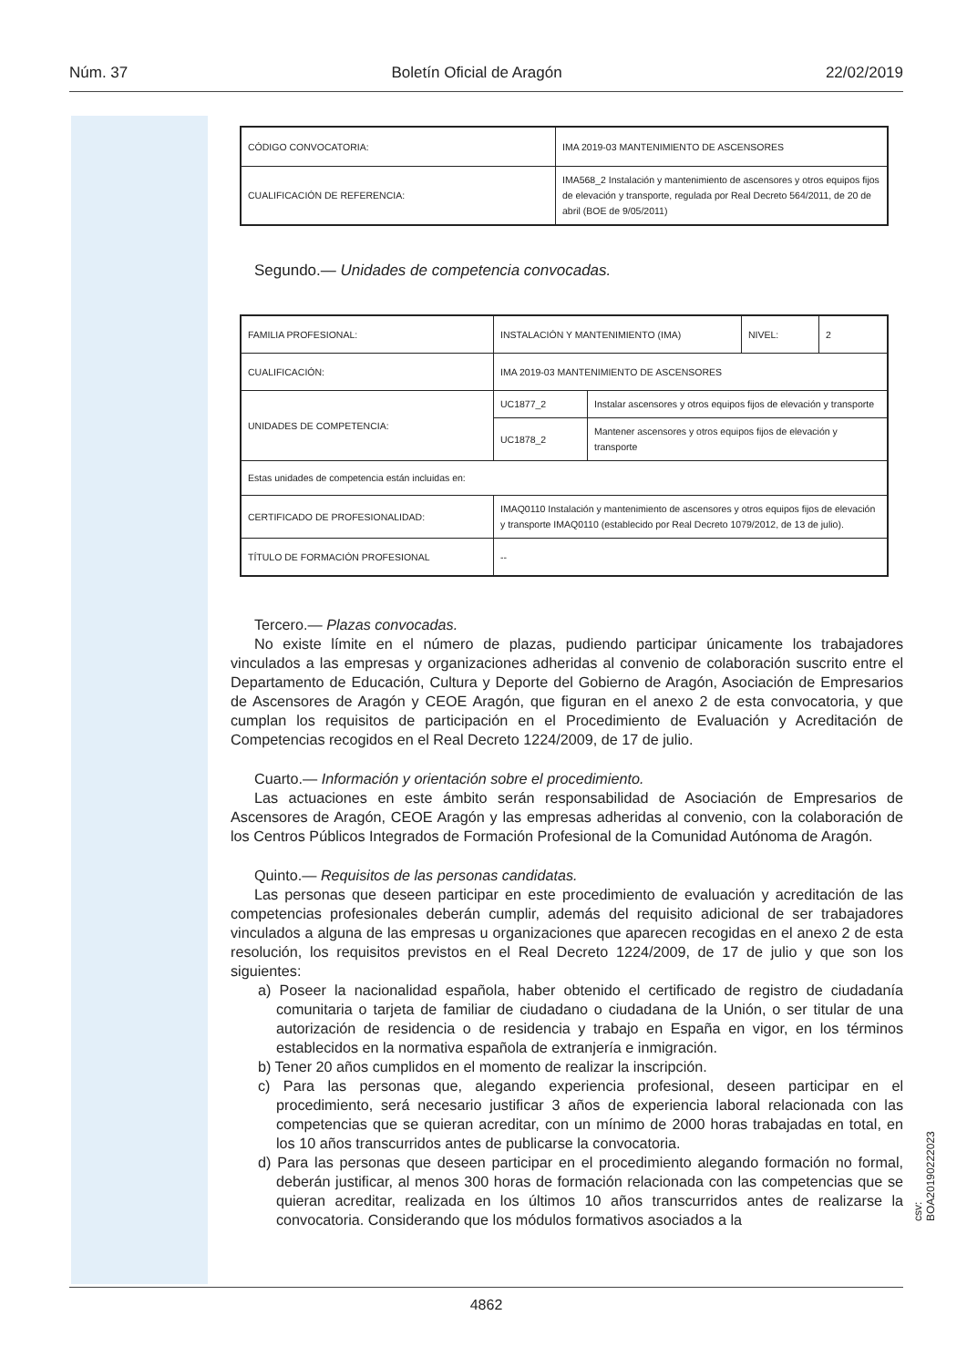Núm. 37 Boletín Oficial de Aragón 22/02/2019
| CÓDIGO CONVOCATORIA: | IMA 2019-03 MANTENIMIENTO DE ASCENSORES |
| CUALIFICACIÓN DE REFERENCIA: | IMA568_2 Instalación y mantenimiento de ascensores y otros equipos fijos de elevación y transporte, regulada por Real Decreto 564/2011, de 20 de abril (BOE de 9/05/2011) |
Segundo.— Unidades de competencia convocadas.
| FAMILIA PROFESIONAL: | INSTALACIÓN Y MANTENIMIENTO (IMA) | | NIVEL: | 2 |
| CUALIFICACIÓN: | IMA 2019-03 MANTENIMIENTO DE ASCENSORES | | | |
| UNIDADES DE COMPETENCIA: | UC1877_2 | Instalar ascensores y otros equipos fijos de elevación y transporte | | |
| | UC1878_2 | Mantener ascensores y otros equipos fijos de elevación y transporte | | |
| Estas unidades de competencia están incluidas en: | | | | |
| CERTIFICADO DE PROFESIONALIDAD: | IMAQ0110 Instalación y mantenimiento de ascensores y otros equipos fijos de elevación y transporte IMAQ0110 (establecido por Real Decreto 1079/2012, de 13 de julio). | | | |
| TÍTULO DE FORMACIÓN PROFESIONAL | -- | | | |
Tercero.— Plazas convocadas.
No existe límite en el número de plazas, pudiendo participar únicamente los trabajadores vinculados a las empresas y organizaciones adheridas al convenio de colaboración suscrito entre el Departamento de Educación, Cultura y Deporte del Gobierno de Aragón, Asociación de Empresarios de Ascensores de Aragón y CEOE Aragón, que figuran en el anexo 2 de esta convocatoria, y que cumplan los requisitos de participación en el Procedimiento de Evaluación y Acreditación de Competencias recogidos en el Real Decreto 1224/2009, de 17 de julio.
Cuarto.— Información y orientación sobre el procedimiento.
Las actuaciones en este ámbito serán responsabilidad de Asociación de Empresarios de Ascensores de Aragón, CEOE Aragón y las empresas adheridas al convenio, con la colaboración de los Centros Públicos Integrados de Formación Profesional de la Comunidad Autónoma de Aragón.
Quinto.— Requisitos de las personas candidatas.
Las personas que deseen participar en este procedimiento de evaluación y acreditación de las competencias profesionales deberán cumplir, además del requisito adicional de ser trabajadores vinculados a alguna de las empresas u organizaciones que aparecen recogidas en el anexo 2 de esta resolución, los requisitos previstos en el Real Decreto 1224/2009, de 17 de julio y que son los siguientes:
a) Poseer la nacionalidad española, haber obtenido el certificado de registro de ciudadanía comunitaria o tarjeta de familiar de ciudadano o ciudadana de la Unión, o ser titular de una autorización de residencia o de residencia y trabajo en España en vigor, en los términos establecidos en la normativa española de extranjería e inmigración.
b) Tener 20 años cumplidos en el momento de realizar la inscripción.
c) Para las personas que, alegando experiencia profesional, deseen participar en el procedimiento, será necesario justificar 3 años de experiencia laboral relacionada con las competencias que se quieran acreditar, con un mínimo de 2000 horas trabajadas en total, en los 10 años transcurridos antes de publicarse la convocatoria.
d) Para las personas que deseen participar en el procedimiento alegando formación no formal, deberán justificar, al menos 300 horas de formación relacionada con las competencias que se quieran acreditar, realizada en los últimos 10 años transcurridos antes de realizarse la convocatoria. Considerando que los módulos formativos asociados a la
4862
csv: BOA20190222023